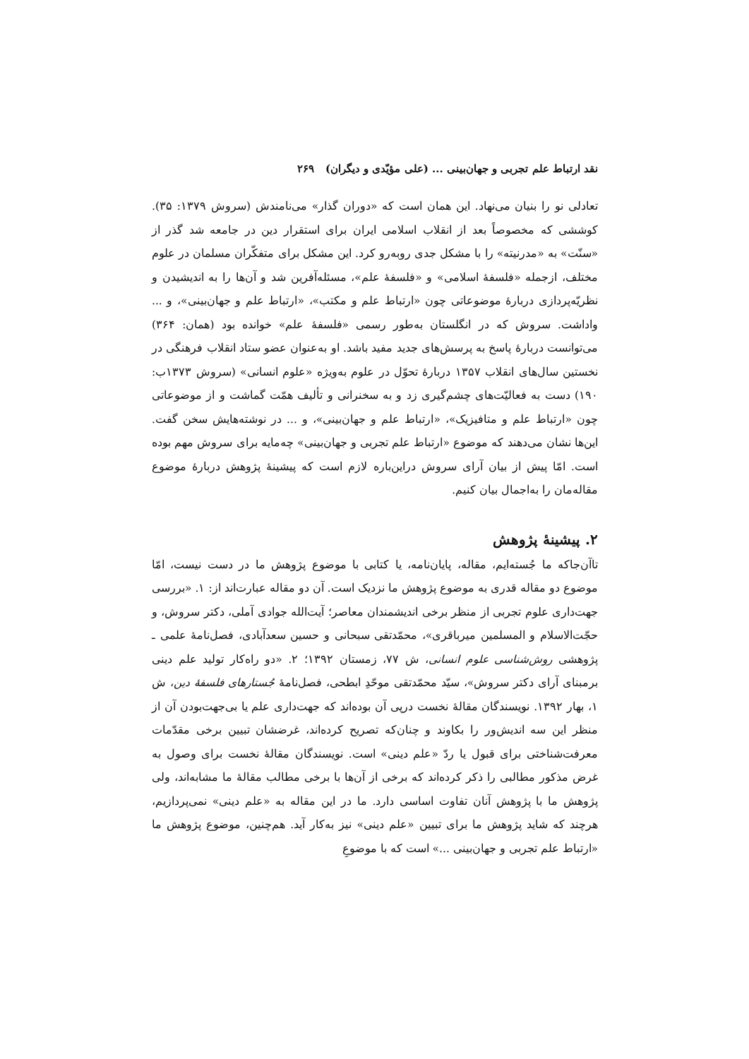نقد ارتباط علم تجربی و جهان‌بینی ... (علی مؤیّدی و دیگران) ۲۶۹
تعادلی نو را بنیان می‌نهاد. این همان است که «دوران گذار» می‌نامندش (سروش ۱۳۷۹: ۳۵). کوششی که مخصوصاً بعد از انقلاب اسلامی ایران برای استقرار دین در جامعه شد گذر از «سنّت» به «مدرنیته» را با مشکل جدی روبه‌رو کرد. این مشکل برای متفکّران مسلمان در علوم مختلف، ازجمله «فلسفهٔ اسلامی» و «فلسفهٔ علم»، مسئله‌آفرین شد و آن‌ها را به اندیشیدن و نظریّه‌پردازی دربارهٔ موضوعاتی چون «ارتباط علم و مکتب»، «ارتباط علم و جهان‌بینی»، و ... واداشت. سروش که در انگلستان به‌طور رسمی «فلسفهٔ علم» خوانده بود (همان: ۳۶۴) می‌توانست دربارهٔ پاسخ به پرسش‌های جدید مفید باشد. او به‌عنوان عضو ستاد انقلاب فرهنگی در نخستین سال‌های انقلاب ۱۳۵۷ دربارهٔ تحوّل در علوم به‌ویژه «علوم انسانی» (سروش ۱۳۷۳ب: ۱۹۰) دست به فعالیّت‌های چشم‌گیری زد و به سخنرانی و تألیف همّت گماشت و از موضوعاتی چون «ارتباط علم و متافیزیک»، «ارتباط علم و جهان‌بینی»، و ... در نوشته‌هایش سخن گفت. این‌ها نشان می‌دهند که موضوع «ارتباط علم تجربی و جهان‌بینی» چه‌مایه برای سروش مهم بوده است. امّا پیش از بیان آرای سروش دراین‌باره لازم است که پیشینهٔ پژوهش دربارهٔ موضوع مقاله‌مان را به‌اجمال بیان کنیم.
۲. پیشینهٔ پژوهش
تاآن‌جاکه ما جُسته‌ایم، مقاله، پایان‌نامه، یا کتابی با موضوع پژوهش ما در دست نیست، امّا موضوع دو مقاله قدری به موضوع پژوهش ما نزدیک است. آن دو مقاله عبارت‌اند از: ۱. «بررسی جهت‌داری علوم تجربی از منظر برخی اندیشمندان معاصر؛ آیت‌الله جوادی آملی، دکتر سروش، و حجّت‌الاسلام و المسلمین میرباقری»، محمّدتقی سبحانی و حسین سعدآبادی، فصل‌نامهٔ علمی ـ پژوهشی روش‌شناسی علوم انسانی، ش ۷۷، زمستان ۱۳۹۲؛ ۲. «دو راه‌کار تولید علم دینی برمبنای آرای دکتر سروش»، سیّد محمّدتقی موحّدِ ابطحی، فصل‌نامهٔ جُستارهای فلسفهٔ دین، ش ۱، بهار ۱۳۹۲. نویسندگان مقالهٔ نخست درپی آن بوده‌اند که جهت‌داری علم یا بی‌جهت‌بودن آن از منظر این سه اندیش‌ور را بکاوند و چنان‌که تصریح کرده‌اند، غرضشان تبیین برخی مقدّمات معرفت‌شناختی برای قبول یا ردّ «علم دینی» است. نویسندگان مقالهٔ نخست برای وصول به غرض مذکور مطالبی را ذکر کرده‌اند که برخی از آن‌ها با برخی مطالب مقالهٔ ما مشابه‌اند، ولی پژوهش ما با پژوهش آنان تفاوت اساسی دارد. ما در این مقاله به «علم دینی» نمی‌پردازیم، هرچند که شاید پژوهش ما برای تبیین «علم دینی» نیز به‌کار آید. هم‌چنین، موضوع پژوهش ما «ارتباط علم تجربی و جهان‌بینی ...» است که با موضوعِ